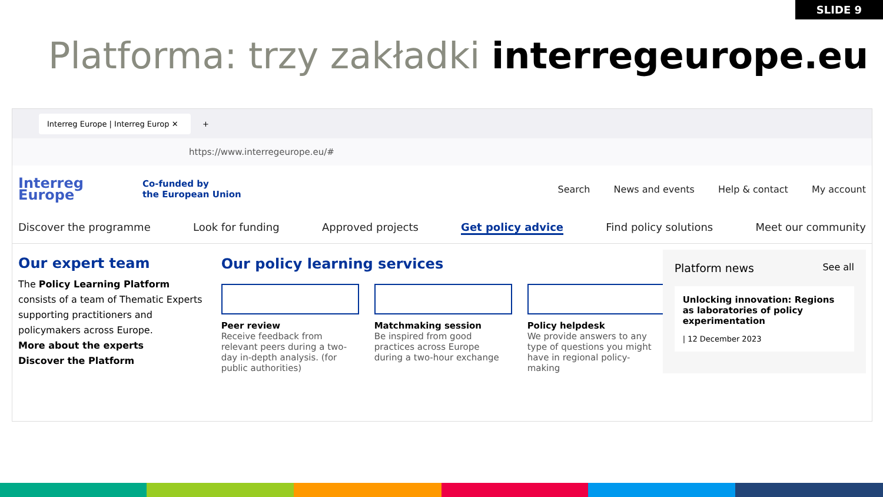SLIDE 9
Platforma: trzy zakładki interregeurope.eu
Interreg Europe | Interreg Europ ✕
+
https://www.interregeurope.eu/#
Interreg
Europe
Co-funded by
the European Union
Search News and events Help & contact My account
Discover the programme Look for funding Approved projects Get policy advice Find policy solutions Meet our community
Our expert team
The Policy Learning Platform consists of a team of Thematic Experts supporting practitioners and policymakers across Europe.
More about the experts
Discover the Platform
Our policy learning services
Peer review
Receive feedback from relevant peers during a two-day in-depth analysis. (for public authorities)
Matchmaking session
Be inspired from good practices across Europe during a two-hour exchange
Policy helpdesk
We provide answers to any type of questions you might have in regional policy-making
Platform news See all
Unlocking innovation: Regions as laboratories of policy experimentation
| 12 December 2023